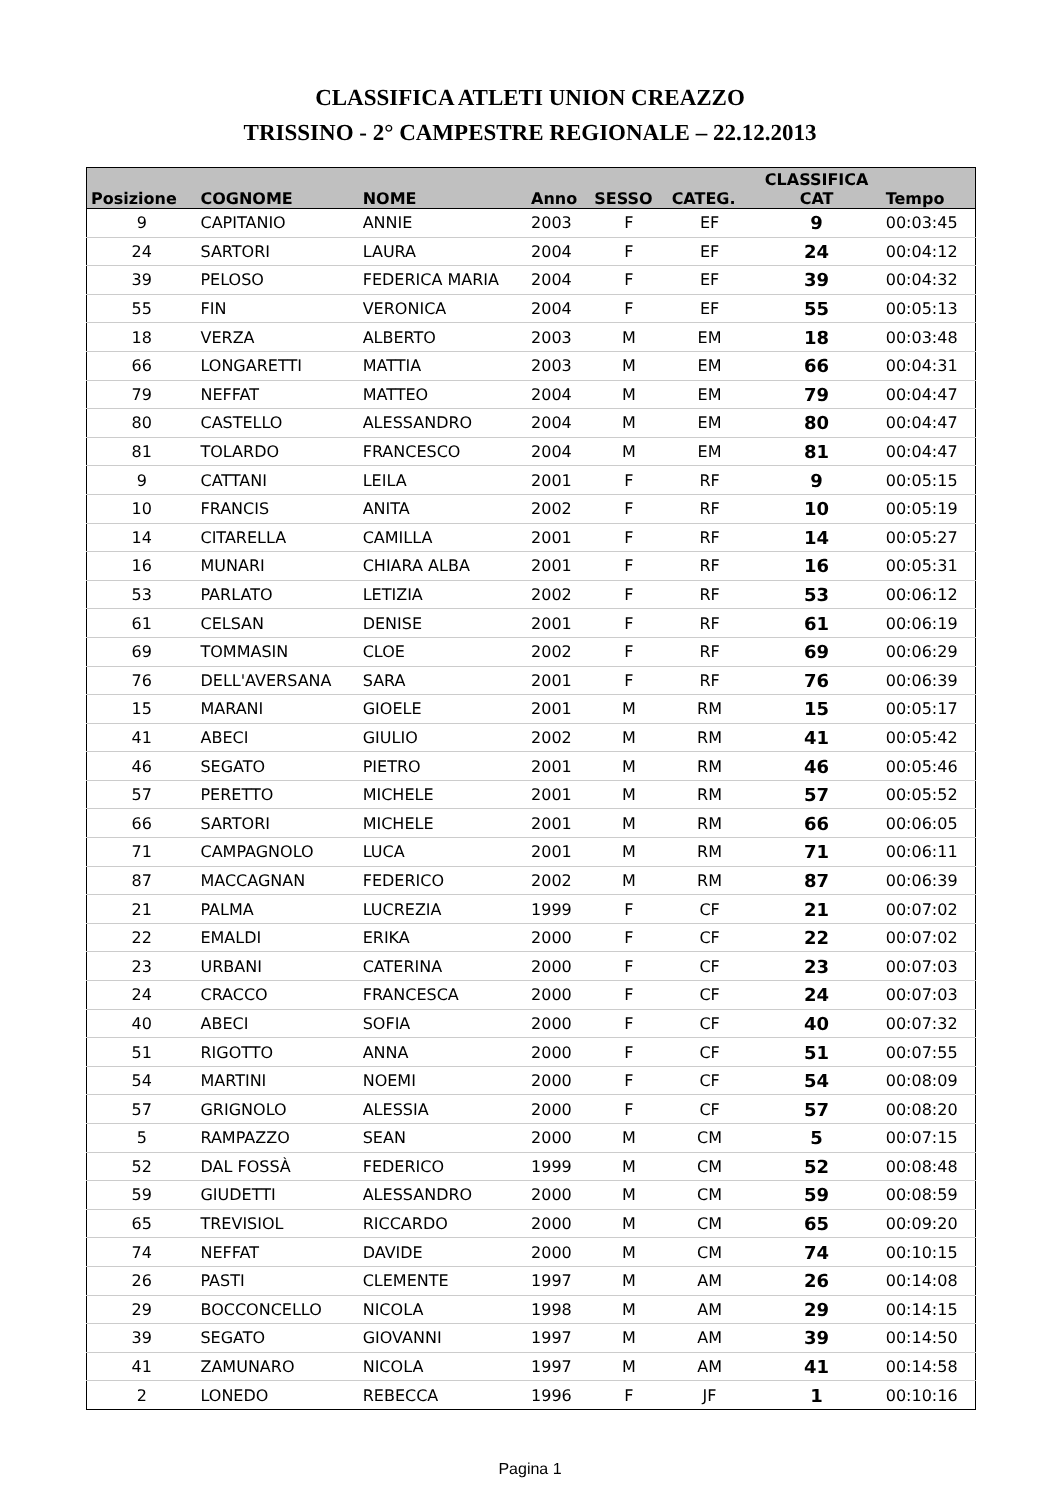CLASSIFICA ATLETI UNION CREAZZO
TRISSINO - 2° CAMPESTRE REGIONALE – 22.12.2013
| Posizione | COGNOME | NOME | Anno | SESSO | CATEG. | CLASSIFICA CAT | Tempo |
| --- | --- | --- | --- | --- | --- | --- | --- |
| 9 | CAPITANIO | ANNIE | 2003 | F | EF | 9 | 00:03:45 |
| 24 | SARTORI | LAURA | 2004 | F | EF | 24 | 00:04:12 |
| 39 | PELOSO | FEDERICA MARIA | 2004 | F | EF | 39 | 00:04:32 |
| 55 | FIN | VERONICA | 2004 | F | EF | 55 | 00:05:13 |
| 18 | VERZA | ALBERTO | 2003 | M | EM | 18 | 00:03:48 |
| 66 | LONGARETTI | MATTIA | 2003 | M | EM | 66 | 00:04:31 |
| 79 | NEFFAT | MATTEO | 2004 | M | EM | 79 | 00:04:47 |
| 80 | CASTELLO | ALESSANDRO | 2004 | M | EM | 80 | 00:04:47 |
| 81 | TOLARDO | FRANCESCO | 2004 | M | EM | 81 | 00:04:47 |
| 9 | CATTANI | LEILA | 2001 | F | RF | 9 | 00:05:15 |
| 10 | FRANCIS | ANITA | 2002 | F | RF | 10 | 00:05:19 |
| 14 | CITARELLA | CAMILLA | 2001 | F | RF | 14 | 00:05:27 |
| 16 | MUNARI | CHIARA ALBA | 2001 | F | RF | 16 | 00:05:31 |
| 53 | PARLATO | LETIZIA | 2002 | F | RF | 53 | 00:06:12 |
| 61 | CELSAN | DENISE | 2001 | F | RF | 61 | 00:06:19 |
| 69 | TOMMASIN | CLOE | 2002 | F | RF | 69 | 00:06:29 |
| 76 | DELL'AVERSANA | SARA | 2001 | F | RF | 76 | 00:06:39 |
| 15 | MARANI | GIOELE | 2001 | M | RM | 15 | 00:05:17 |
| 41 | ABECI | GIULIO | 2002 | M | RM | 41 | 00:05:42 |
| 46 | SEGATO | PIETRO | 2001 | M | RM | 46 | 00:05:46 |
| 57 | PERETTO | MICHELE | 2001 | M | RM | 57 | 00:05:52 |
| 66 | SARTORI | MICHELE | 2001 | M | RM | 66 | 00:06:05 |
| 71 | CAMPAGNOLO | LUCA | 2001 | M | RM | 71 | 00:06:11 |
| 87 | MACCAGNAN | FEDERICO | 2002 | M | RM | 87 | 00:06:39 |
| 21 | PALMA | LUCREZIA | 1999 | F | CF | 21 | 00:07:02 |
| 22 | EMALDI | ERIKA | 2000 | F | CF | 22 | 00:07:02 |
| 23 | URBANI | CATERINA | 2000 | F | CF | 23 | 00:07:03 |
| 24 | CRACCO | FRANCESCA | 2000 | F | CF | 24 | 00:07:03 |
| 40 | ABECI | SOFIA | 2000 | F | CF | 40 | 00:07:32 |
| 51 | RIGOTTO | ANNA | 2000 | F | CF | 51 | 00:07:55 |
| 54 | MARTINI | NOEMI | 2000 | F | CF | 54 | 00:08:09 |
| 57 | GRIGNOLO | ALESSIA | 2000 | F | CF | 57 | 00:08:20 |
| 5 | RAMPAZZO | SEAN | 2000 | M | CM | 5 | 00:07:15 |
| 52 | DAL FOSSÀ | FEDERICO | 1999 | M | CM | 52 | 00:08:48 |
| 59 | GIUDETTI | ALESSANDRO | 2000 | M | CM | 59 | 00:08:59 |
| 65 | TREVISIOL | RICCARDO | 2000 | M | CM | 65 | 00:09:20 |
| 74 | NEFFAT | DAVIDE | 2000 | M | CM | 74 | 00:10:15 |
| 26 | PASTI | CLEMENTE | 1997 | M | AM | 26 | 00:14:08 |
| 29 | BOCCONCELLO | NICOLA | 1998 | M | AM | 29 | 00:14:15 |
| 39 | SEGATO | GIOVANNI | 1997 | M | AM | 39 | 00:14:50 |
| 41 | ZAMUNARO | NICOLA | 1997 | M | AM | 41 | 00:14:58 |
| 2 | LONEDO | REBECCA | 1996 | F | JF | 1 | 00:10:16 |
Pagina 1